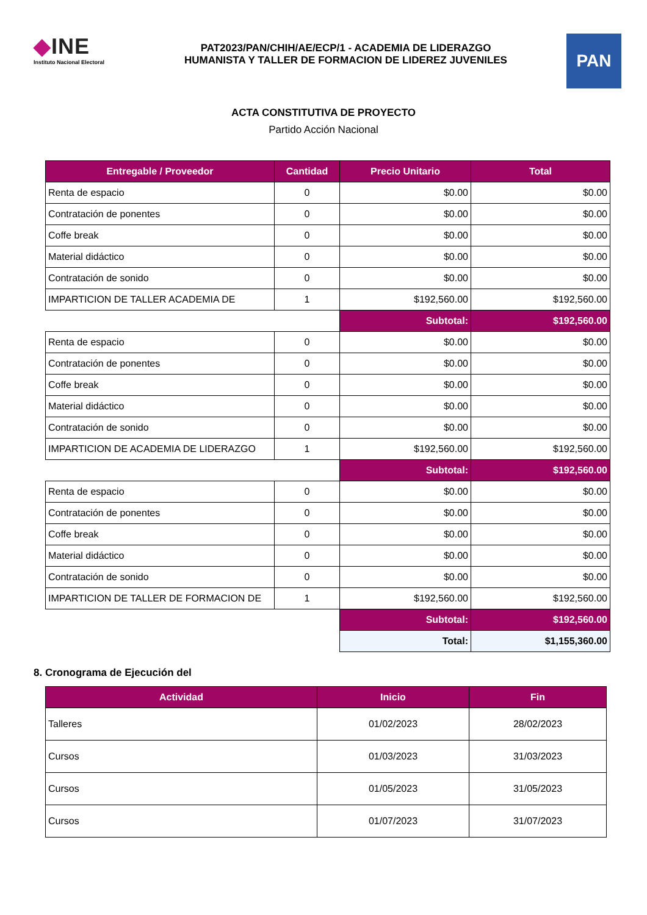◆INE
Instituto Nacional Electoral
PAT2023/PAN/CHIH/AE/ECP/1 - ACADEMIA DE LIDERAZGO
HUMANISTA Y TALLER DE FORMACION DE LIDEREZ JUVENILES
PAN
ACTA CONSTITUTIVA DE PROYECTO
Partido Acción Nacional
| Entregable / Proveedor | Cantidad | Precio Unitario | Total |
| --- | --- | --- | --- |
| Renta de espacio | 0 | $0.00 | $0.00 |
| Contratación de ponentes | 0 | $0.00 | $0.00 |
| Coffe break | 0 | $0.00 | $0.00 |
| Material didáctico | 0 | $0.00 | $0.00 |
| Contratación de sonido | 0 | $0.00 | $0.00 |
| IMPARTICION DE TALLER ACADEMIA DE | 1 | $192,560.00 | $192,560.00 |
| | | Subtotal: | $192,560.00 |
| Renta de espacio | 0 | $0.00 | $0.00 |
| Contratación de ponentes | 0 | $0.00 | $0.00 |
| Coffe break | 0 | $0.00 | $0.00 |
| Material didáctico | 0 | $0.00 | $0.00 |
| Contratación de sonido | 0 | $0.00 | $0.00 |
| IMPARTICION DE ACADEMIA DE LIDERAZGO | 1 | $192,560.00 | $192,560.00 |
| | | Subtotal: | $192,560.00 |
| Renta de espacio | 0 | $0.00 | $0.00 |
| Contratación de ponentes | 0 | $0.00 | $0.00 |
| Coffe break | 0 | $0.00 | $0.00 |
| Material didáctico | 0 | $0.00 | $0.00 |
| Contratación de sonido | 0 | $0.00 | $0.00 |
| IMPARTICION DE TALLER DE FORMACION DE | 1 | $192,560.00 | $192,560.00 |
| | | Subtotal: | $192,560.00 |
| | | Total: | $1,155,360.00 |
8. Cronograma de Ejecución del
| Actividad | Inicio | Fin |
| --- | --- | --- |
| Talleres | 01/02/2023 | 28/02/2023 |
| Cursos | 01/03/2023 | 31/03/2023 |
| Cursos | 01/05/2023 | 31/05/2023 |
| Cursos | 01/07/2023 | 31/07/2023 |